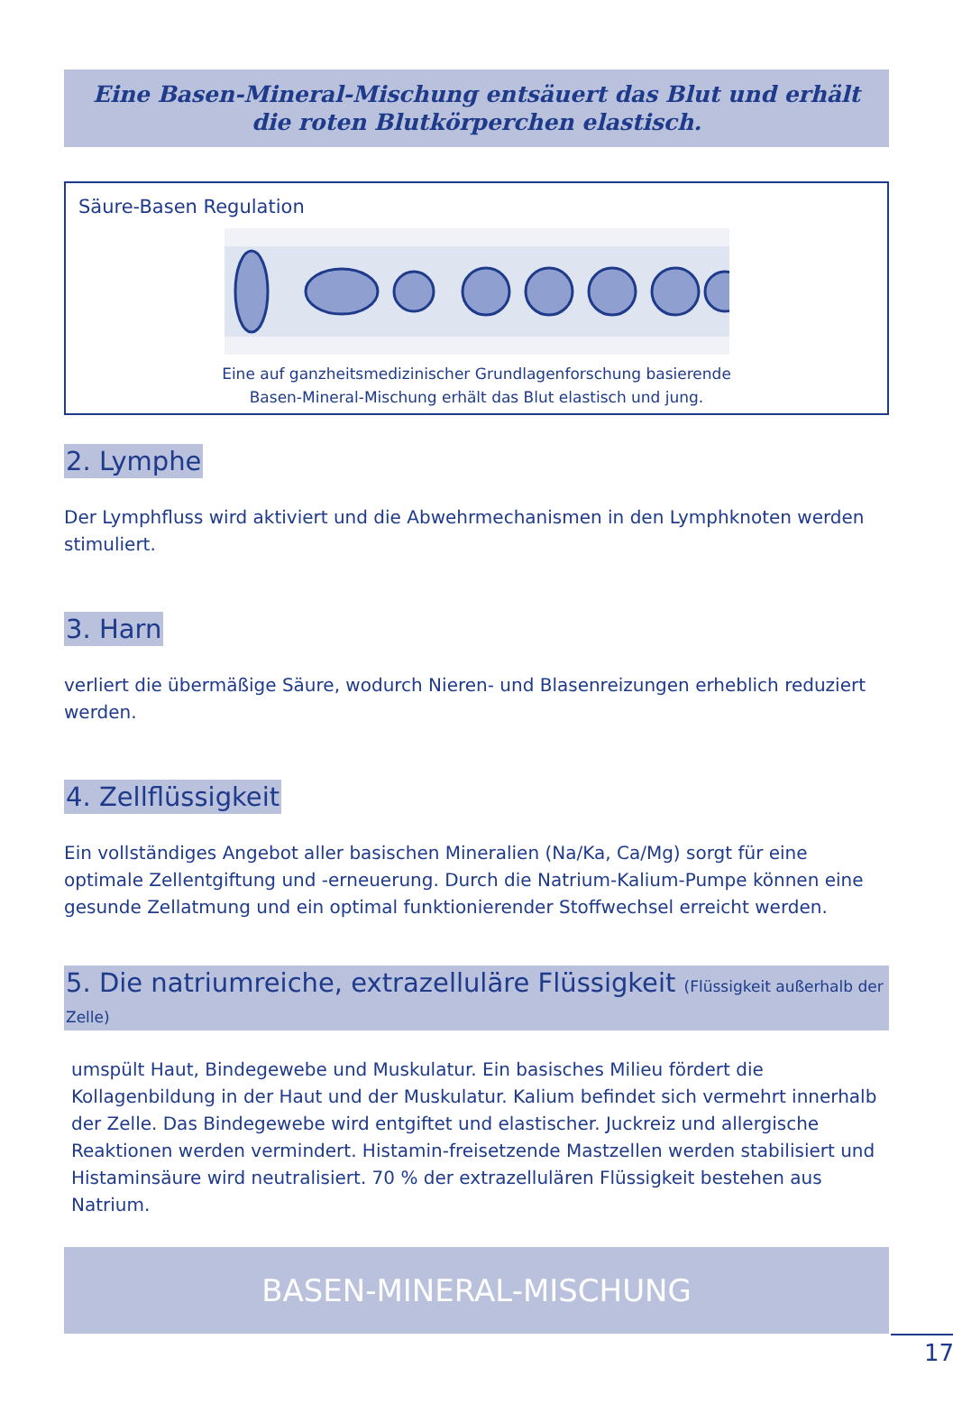Eine Basen-Mineral-Mischung entsäuert das Blut und erhält die roten Blutkörperchen elastisch.
Säure-Basen Regulation
Eine auf ganzheitsmedizinischer Grundlagenforschung basierende
Basen-Mineral-Mischung erhält das Blut elastisch und jung.
2. Lymphe
Der Lymphfluss wird aktiviert und die Abwehrmechanismen in den Lymphknoten werden stimuliert.
3. Harn
verliert die übermäßige Säure, wodurch Nieren- und Blasenreizungen erheblich reduziert werden.
4. Zellflüssigkeit
Ein vollständiges Angebot aller basischen Mineralien (Na/Ka, Ca/Mg) sorgt für eine optimale Zellentgiftung und -erneuerung. Durch die Natrium-Kalium-Pumpe können eine gesunde Zellatmung und ein optimal funktionierender Stoffwechsel erreicht werden.
5. Die natriumreiche, extrazelluläre Flüssigkeit (Flüssigkeit außerhalb der Zelle)
umspült Haut, Bindegewebe und Muskulatur. Ein basisches Milieu fördert die Kollagenbildung in der Haut und der Muskulatur. Kalium befindet sich vermehrt innerhalb der Zelle. Das Bindegewebe wird entgiftet und elastischer. Juckreiz und allergische Reaktionen werden vermindert. Histamin-freisetzende Mastzellen werden stabilisiert und Histaminsäure wird neutralisiert. 70 % der extrazellulären Flüssigkeit bestehen aus Natrium.
BASEN-MINERAL-MISCHUNG
17